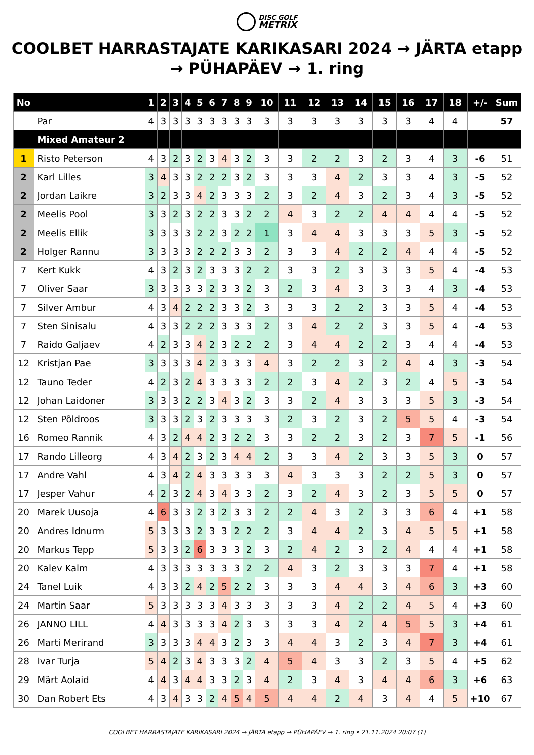DISC GOLF
METRIX
COOLBET HARRASTAJATE KARIKASARI 2024 → JÄRTA etapp → PÜHAPÄEV → 1. ring
| No | | 1 | 2 | 3 | 4 | 5 | 6 | 7 | 8 | 9 | 10 | 11 | 12 | 13 | 14 | 15 | 16 | 17 | 18 | +/- | Sum |
| --- | --- | --- | --- | --- | --- | --- | --- | --- | --- | --- | --- | --- | --- | --- | --- | --- | --- | --- | --- | --- | --- |
| | Par | 4 | 3 | 3 | 3 | 3 | 3 | 3 | 3 | 3 | 3 | 3 | 3 | 3 | 3 | 3 | 3 | 4 | 4 | | 57 |
| | Mixed Amateur 2 | | | | | | | | | | | | | | | | | | | | |
| 1 | Risto Peterson | 4 | 3 | 2 | 3 | 2 | 3 | 4 | 3 | 2 | 3 | 3 | 2 | 2 | 3 | 2 | 3 | 4 | 3 | -6 | 51 |
| 2 | Karl Lilles | 3 | 4 | 3 | 3 | 2 | 2 | 2 | 3 | 2 | 3 | 3 | 3 | 4 | 2 | 3 | 3 | 4 | 3 | -5 | 52 |
| 2 | Jordan Laikre | 3 | 2 | 3 | 3 | 4 | 2 | 3 | 3 | 3 | 2 | 3 | 2 | 4 | 3 | 2 | 3 | 4 | 3 | -5 | 52 |
| 2 | Meelis Pool | 3 | 3 | 2 | 3 | 2 | 2 | 3 | 3 | 2 | 2 | 4 | 3 | 2 | 2 | 4 | 4 | 4 | 4 | -5 | 52 |
| 2 | Meelis Ellik | 3 | 3 | 3 | 3 | 2 | 2 | 3 | 2 | 2 | 1 | 3 | 4 | 4 | 3 | 3 | 3 | 5 | 3 | -5 | 52 |
| 2 | Holger Rannu | 3 | 3 | 3 | 3 | 2 | 2 | 2 | 3 | 3 | 2 | 3 | 3 | 4 | 2 | 2 | 4 | 4 | 4 | -5 | 52 |
| 7 | Kert Kukk | 4 | 3 | 2 | 3 | 2 | 3 | 3 | 3 | 2 | 2 | 3 | 3 | 2 | 3 | 3 | 3 | 5 | 4 | -4 | 53 |
| 7 | Oliver Saar | 3 | 3 | 3 | 3 | 3 | 2 | 3 | 3 | 2 | 3 | 2 | 3 | 4 | 3 | 3 | 3 | 4 | 3 | -4 | 53 |
| 7 | Silver Ambur | 4 | 3 | 4 | 2 | 2 | 2 | 3 | 3 | 2 | 3 | 3 | 3 | 2 | 2 | 3 | 3 | 5 | 4 | -4 | 53 |
| 7 | Sten Sinisalu | 4 | 3 | 3 | 2 | 2 | 2 | 3 | 3 | 3 | 2 | 3 | 4 | 2 | 2 | 3 | 3 | 5 | 4 | -4 | 53 |
| 7 | Raido Galjaev | 4 | 2 | 3 | 3 | 4 | 2 | 3 | 2 | 2 | 2 | 3 | 4 | 4 | 2 | 2 | 3 | 4 | 4 | -4 | 53 |
| 12 | Kristjan Pae | 3 | 3 | 3 | 3 | 4 | 2 | 3 | 3 | 3 | 4 | 3 | 2 | 2 | 3 | 2 | 4 | 4 | 3 | -3 | 54 |
| 12 | Tauno Teder | 4 | 2 | 3 | 2 | 4 | 3 | 3 | 3 | 3 | 2 | 2 | 3 | 4 | 2 | 3 | 2 | 4 | 5 | -3 | 54 |
| 12 | Johan Laidoner | 3 | 3 | 3 | 2 | 2 | 3 | 4 | 3 | 2 | 3 | 3 | 2 | 4 | 3 | 3 | 3 | 5 | 3 | -3 | 54 |
| 12 | Sten Põldroos | 3 | 3 | 3 | 2 | 3 | 2 | 3 | 3 | 3 | 3 | 2 | 3 | 2 | 3 | 2 | 5 | 5 | 4 | -3 | 54 |
| 16 | Romeo Rannik | 4 | 3 | 2 | 4 | 4 | 2 | 3 | 2 | 2 | 3 | 3 | 2 | 2 | 3 | 2 | 3 | 7 | 5 | -1 | 56 |
| 17 | Rando Lilleorg | 4 | 3 | 4 | 2 | 3 | 2 | 3 | 4 | 4 | 2 | 3 | 3 | 4 | 2 | 3 | 3 | 5 | 3 | 0 | 57 |
| 17 | Andre Vahl | 4 | 3 | 4 | 2 | 4 | 3 | 3 | 3 | 3 | 3 | 4 | 3 | 3 | 3 | 2 | 2 | 5 | 3 | 0 | 57 |
| 17 | Jesper Vahur | 4 | 2 | 3 | 2 | 4 | 3 | 4 | 3 | 3 | 2 | 3 | 2 | 4 | 3 | 2 | 3 | 5 | 5 | 0 | 57 |
| 20 | Marek Uusoja | 4 | 6 | 3 | 3 | 2 | 3 | 2 | 3 | 3 | 2 | 2 | 4 | 3 | 2 | 3 | 3 | 6 | 4 | +1 | 58 |
| 20 | Andres Idnurm | 5 | 3 | 3 | 3 | 2 | 3 | 3 | 2 | 2 | 2 | 3 | 4 | 4 | 2 | 3 | 4 | 5 | 5 | +1 | 58 |
| 20 | Markus Tepp | 5 | 3 | 3 | 2 | 6 | 3 | 3 | 3 | 2 | 3 | 2 | 4 | 2 | 3 | 2 | 4 | 4 | 4 | +1 | 58 |
| 20 | Kalev Kalm | 4 | 3 | 3 | 3 | 3 | 3 | 3 | 3 | 2 | 2 | 4 | 3 | 2 | 3 | 3 | 3 | 7 | 4 | +1 | 58 |
| 24 | Tanel Luik | 4 | 3 | 3 | 2 | 4 | 2 | 5 | 2 | 2 | 3 | 3 | 3 | 4 | 4 | 3 | 4 | 6 | 3 | +3 | 60 |
| 24 | Martin Saar | 5 | 3 | 3 | 3 | 3 | 3 | 4 | 3 | 3 | 3 | 3 | 3 | 4 | 2 | 2 | 4 | 5 | 4 | +3 | 60 |
| 26 | JANNO LILL | 4 | 4 | 3 | 3 | 3 | 3 | 4 | 2 | 3 | 3 | 3 | 3 | 4 | 2 | 4 | 5 | 5 | 3 | +4 | 61 |
| 26 | Marti Merirand | 3 | 3 | 3 | 3 | 4 | 4 | 3 | 2 | 3 | 3 | 4 | 4 | 3 | 2 | 3 | 4 | 7 | 3 | +4 | 61 |
| 28 | Ivar Turja | 5 | 4 | 2 | 3 | 4 | 3 | 3 | 3 | 2 | 4 | 5 | 4 | 3 | 3 | 2 | 3 | 5 | 4 | +5 | 62 |
| 29 | Märt Aolaid | 4 | 4 | 3 | 4 | 4 | 3 | 3 | 2 | 3 | 4 | 2 | 3 | 4 | 3 | 4 | 4 | 6 | 3 | +6 | 63 |
| 30 | Dan Robert Ets | 4 | 3 | 4 | 3 | 3 | 2 | 4 | 5 | 4 | 5 | 4 | 4 | 2 | 4 | 3 | 4 | 4 | 5 | +10 | 67 |
COOLBET HARRASTAJATE KARIKASARI 2024 → JÄRTA etapp → PÜHAPÄEV → 1. ring • 21.11.2024 20:07 (1)